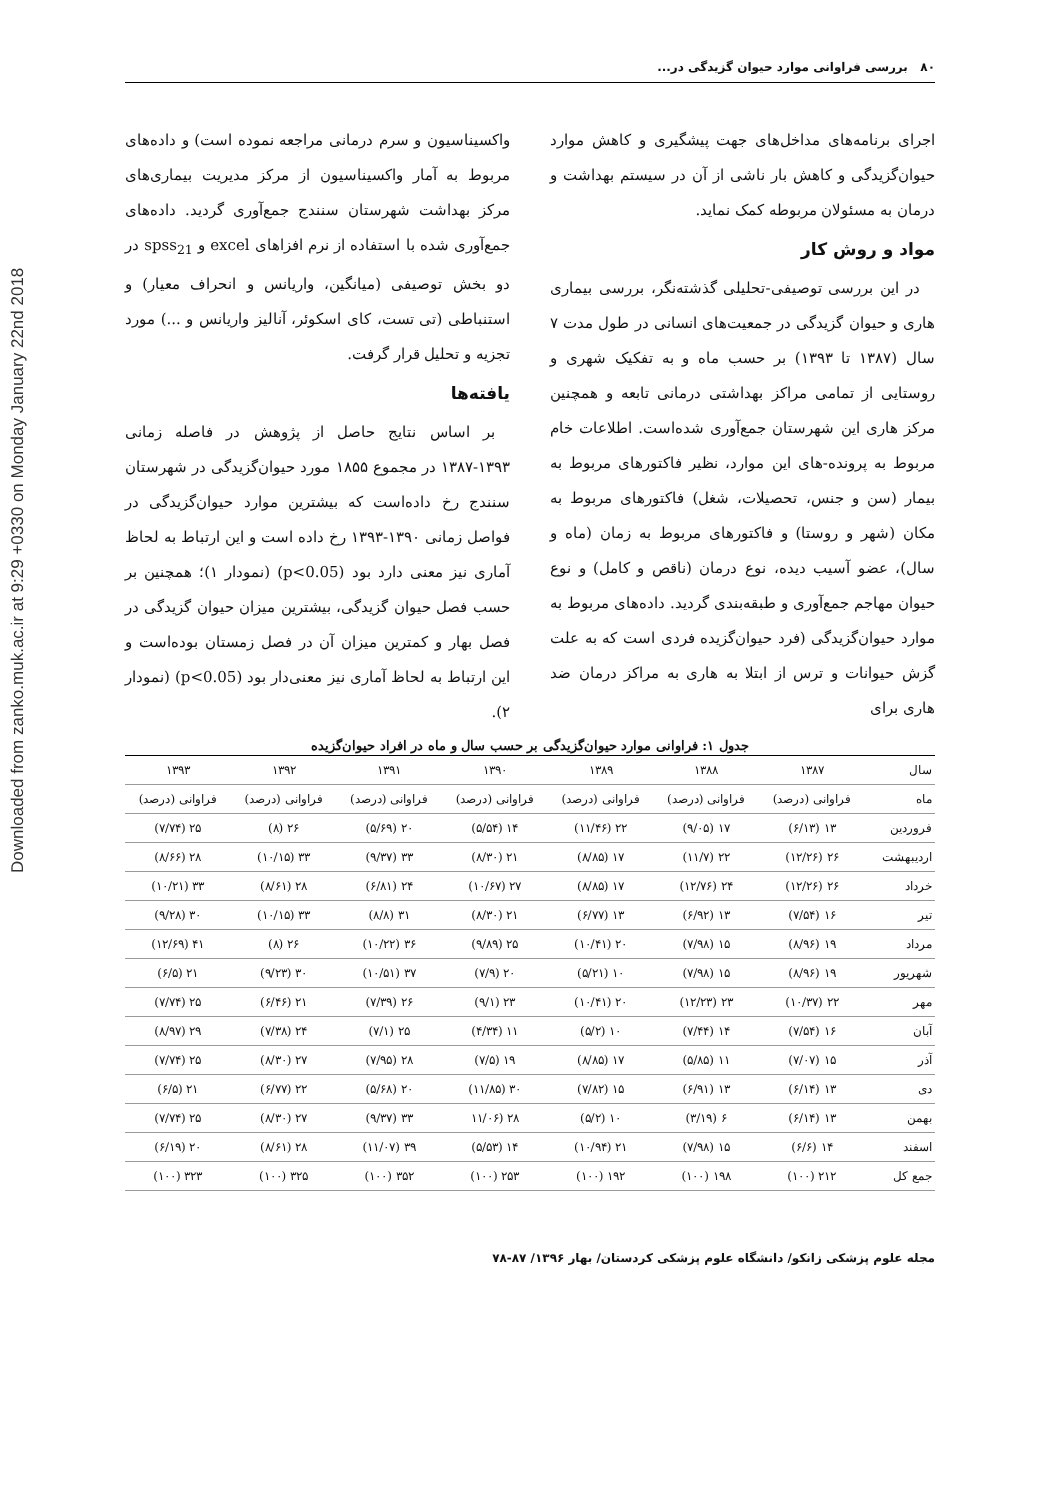Downloaded from zanko.muk.ac.ir at 9:29 +0330 on Monday January 22nd 2018
۸۰ بررسی فراوانی موارد حیوان گزیدگی در...
اجرای برنامه‌های مداخل‌های جهت پیشگیری و کاهش موارد حیوان‌گزیدگی و کاهش بار ناشی از آن در سیستم بهداشت و درمان به مسئولان مربوطه کمک نماید.
مواد و روش کار
در این بررسی توصیفی-تحلیلی گذشته‌نگر، بررسی بیماری هاری و حیوان گزیدگی در جمعیت‌های انسانی در طول مدت ۷ سال (۱۳۸۷ تا ۱۳۹۳) بر حسب ماه و به تفکیک شهری و روستایی از تمامی مراکز بهداشتی درمانی تابعه و همچنین مرکز هاری این شهرستان جمع‌آوری شده‌است. اطلاعات خام مربوط به پرونده-های این موارد، نظیر فاکتورهای مربوط به بیمار (سن و جنس، تحصیلات، شغل) فاکتورهای مربوط به مکان (شهر و روستا) و فاکتورهای مربوط به زمان (ماه و سال)، عضو آسیب دیده، نوع درمان (ناقص و کامل) و نوع حیوان مهاجم جمع‌آوری و طبقه‌بندی گردید. داده‌های مربوط به موارد حیوان‌گزیدگی (فرد حیوان‌گزیده فردی است که به علت گزش حیوانات و ترس از ابتلا به هاری به مراکز درمان ضد هاری برای
واکسیناسیون و سرم درمانی مراجعه نموده است) و داده‌های مربوط به آمار واکسیناسیون از مرکز مدیریت بیماری‌های مرکز بهداشت شهرستان سنندج جمع‌آوری گردید. داده‌های جمع‌آوری شده با استفاده از نرم افزاهای excel و spss<sub>21</sub> در دو بخش توصیفی (میانگین، واریانس و انحراف معیار) و استنباطی (تی تست، کای اسکوئر، آنالیز واریانس و ...) مورد تجزیه و تحلیل قرار گرفت.
یافته‌ها
بر اساس نتایج حاصل از پژوهش در فاصله زمانی ۱۳۹۳-۱۳۸۷ در مجموع ۱۸۵۵ مورد حیوان‌گزیدگی در شهرستان سنندج رخ داده‌است که بیشترین موارد حیوان‌گزیدگی در فواصل زمانی ۱۳۹۰-۱۳۹۳ رخ داده است و این ارتباط به لحاظ آماری نیز معنی دارد بود (p<0.05) (نمودار ۱)؛ همچنین بر حسب فصل حیوان گزیدگی، بیشترین میزان حیوان گزیدگی در فصل بهار و کمترین میزان آن در فصل زمستان بوده‌است و این ارتباط به لحاظ آماری نیز معنی‌دار بود (p<0.05) (نمودار ۲).
جدول ۱: فراوانی موارد حیوان‌گزیدگی بر حسب سال و ماه در افراد حیوان‌گزیده
| سال | ۱۳۸۷ | ۱۳۸۸ | ۱۳۸۹ | ۱۳۹۰ | ۱۳۹۱ | ۱۳۹۲ | ۱۳۹۳ |
| --- | --- | --- | --- | --- | --- | --- | --- |
| ماه | فراوانی (درصد) | فراوانی (درصد) | فراوانی (درصد) | فراوانی (درصد) | فراوانی (درصد) | فراوانی (درصد) | فراوانی (درصد) |
| فروردین | ۱۳ (۶/۱۳) | ۱۷ (۹/۰۵) | ۲۲ (۱۱/۴۶) | ۱۴ (۵/۵۴) | ۲۰ (۵/۶۹) | ۲۶ (۸) | ۲۵ (۷/۷۴) |
| اردیبهشت | ۲۶ (۱۲/۲۶) | ۲۲ (۱۱/۷) | ۱۷ (۸/۸۵) | ۲۱ (۸/۳۰) | ۳۳ (۹/۳۷) | ۳۳ (۱۰/۱۵) | ۲۸ (۸/۶۶) |
| خرداد | ۲۶ (۱۲/۲۶) | ۲۴ (۱۲/۷۶) | ۱۷ (۸/۸۵) | ۲۷ (۱۰/۶۷) | ۲۴ (۶/۸۱) | ۲۸ (۸/۶۱) | ۳۳ (۱۰/۲۱) |
| تیر | ۱۶ (۷/۵۴) | ۱۳ (۶/۹۲) | ۱۳ (۶/۷۷) | ۲۱ (۸/۳۰) | ۳۱ (۸/۸) | ۳۳ (۱۰/۱۵) | ۳۰ (۹/۲۸) |
| مرداد | ۱۹ (۸/۹۶) | ۱۵ (۷/۹۸) | ۲۰ (۱۰/۴۱) | ۲۵ (۹/۸۹) | ۳۶ (۱۰/۲۲) | ۲۶ (۸) | ۴۱ (۱۲/۶۹) |
| شهریور | ۱۹ (۸/۹۶) | ۱۵ (۷/۹۸) | ۱۰ (۵/۲۱) | ۲۰ (۷/۹) | ۳۷ (۱۰/۵۱) | ۳۰ (۹/۲۳) | ۲۱ (۶/۵) |
| مهر | ۲۲ (۱۰/۳۷) | ۲۳ (۱۲/۲۳) | ۲۰ (۱۰/۴۱) | ۲۳ (۹/۱) | ۲۶ (۷/۳۹) | ۲۱ (۶/۴۶) | ۲۵ (۷/۷۴) |
| آبان | ۱۶ (۷/۵۴) | ۱۴ (۷/۴۴) | ۱۰ (۵/۲) | ۱۱ (۴/۳۴) | ۲۵ (۷/۱) | ۲۴ (۷/۳۸) | ۲۹ (۸/۹۷) |
| آذر | ۱۵ (۷/۰۷) | ۱۱ (۵/۸۵) | ۱۷ (۸/۸۵) | ۱۹ (۷/۵) | ۲۸ (۷/۹۵) | ۲۷ (۸/۳۰) | ۲۵ (۷/۷۴) |
| دی | ۱۳ (۶/۱۴) | ۱۳ (۶/۹۱) | ۱۵ (۷/۸۲) | ۳۰ (۱۱/۸۵) | ۲۰ (۵/۶۸) | ۲۲ (۶/۷۷) | ۲۱ (۶/۵) |
| بهمن | ۱۳ (۶/۱۴) | ۶ (۳/۱۹) | ۱۰ (۵/۲) | ۲۸ (۱۱/۰۶ | ۳۳ (۹/۳۷) | ۲۷ (۸/۳۰) | ۲۵ (۷/۷۴) |
| اسفند | ۱۴ (۶/۶) | ۱۵ (۷/۹۸) | ۲۱ (۱۰/۹۴) | ۱۴ (۵/۵۳) | ۳۹ (۱۱/۰۷) | ۲۸ (۸/۶۱) | ۲۰ (۶/۱۹) |
| جمع کل | ۲۱۲ (۱۰۰) | ۱۹۸ (۱۰۰) | ۱۹۲ (۱۰۰) | ۲۵۳ (۱۰۰) | ۳۵۲ (۱۰۰) | ۳۲۵ (۱۰۰) | ۳۲۳ (۱۰۰) |
مجله علوم پزشکی زانکو/ دانشگاه علوم پزشکی کردستان/ بهار ۱۳۹۶/ ۸۷-۷۸